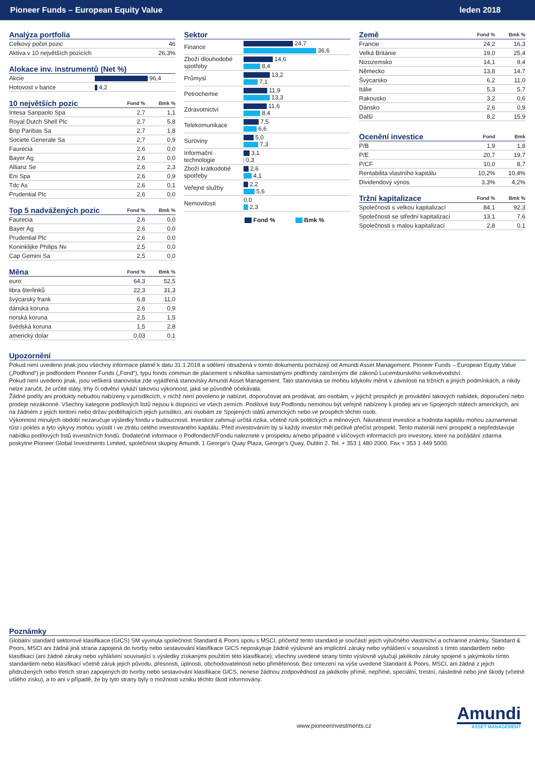Pioneer Funds – European Equity Value leden 2018
| Analýza portfolia | |
| --- | --- |
| Celkový počet pozic | 46 |
| Aktiva v 10 největších pozicích | 26,3% |
| Alokace inv. instrumentů (Net %) | |
| --- | --- |
| Akcie | 96,4 |
| Hotovost v bance | 4,2 |
| 10 největších pozic | Fond % | Bmk % |
| --- | --- | --- |
| Intesa Sanpaolo Spa | 2,7 | 1,1 |
| Royal Dutch Shell Plc | 2,7 | 5,8 |
| Bnp Paribas Sa | 2,7 | 1,8 |
| Societe Generale Sa | 2,7 | 0,9 |
| Faurecia | 2,6 | 0,0 |
| Bayer Ag | 2,6 | 0,0 |
| Allianz Se | 2,6 | 2,3 |
| Eni Spa | 2,6 | 0,9 |
| Tdc As | 2,6 | 0,1 |
| Prudential Plc | 2,6 | 0,0 |
| Top 5 nadvážených pozic | Fond % | Bmk % |
| --- | --- | --- |
| Faurecia | 2,6 | 0,0 |
| Bayer Ag | 2,6 | 0,0 |
| Prudential Plc | 2,6 | 0,0 |
| Koninklijke Philips Nv | 2,5 | 0,0 |
| Cap Gemini Sa | 2,5 | 0,0 |
| Měna | Fond % | Bmk % |
| --- | --- | --- |
| euro | 64,3 | 52,5 |
| libra šterlinků | 22,3 | 31,3 |
| švýcarský frank | 6,8 | 11,0 |
| dánská koruna | 2,6 | 0,9 |
| norská koruna | 2,5 | 1,5 |
| švédská koruna | 1,5 | 2,8 |
| americký dolar | 0,03 | 0,1 |
| Sektor | |
| --- | --- |
| Finance | 24,7 36,6 |
| Zboží dlouhodobé spotřeby | 14,6 8,4 |
| Průmysl | 13,2 7,1 |
| Petrochemie | 11,9 13,3 |
| Zdravotnictví | 11,6 8,4 |
| Telekomunikace | 7,5 6,6 |
| Suroviny | 5,0 7,3 |
| Informační technologie | 3,1 0,3 |
| Zboží krátkodobé spotřeby | 2,6 4,1 |
| Veřejné služby | 2,2 5,6 |
| Nemovitosti | 0,0 2,3 |
Fond % Bmk %
| Země | Fond % | Bmk % |
| --- | --- | --- |
| Francie | 24,2 | 16,3 |
| Velká Británie | 19,0 | 25,4 |
| Nizozemsko | 14,1 | 9,4 |
| Německo | 13,8 | 14,7 |
| Švýcarsko | 6,2 | 11,0 |
| Itálie | 5,3 | 5,7 |
| Rakousko | 3,2 | 0,6 |
| Dánsko | 2,6 | 0,9 |
| Další | 8,2 | 15,9 |
| Ocenění investice | Fond | Bmk |
| --- | --- | --- |
| P/B | 1,9 | 1,8 |
| P/E | 20,7 | 19,7 |
| P/CF | 10,0 | 8,7 |
| Rentabilita vlastního kapitálu | 10,2% | 10,4% |
| Dividendový výnos | 3,3% | 4,2% |
| Tržní kapitalizace | Fond % | Bmk % |
| --- | --- | --- |
| Společnosti s velkou kapitalizací | 84,1 | 92,3 |
| Společnosti se střední kapitalizací | 13,1 | 7,6 |
| Společnosti s malou kapitalizací | 2,8 | 0,1 |
Upozornění
Pokud není uvedeno jinak jsou všechny informace platné k datu 31.1.2018 a sdělení obsažená v tomto dokumentu pocházejí od Amundi Asset Management. Pioneer Funds – European Equity Value („Podfond“) je podfondem Pioneer Funds („Fond“), typu fonds commun de placement s několika samostatnými podfondy založenými dle zákonů Lucemburského velkovévodství.
Pokud není uvedeno jinak, jsou veškerá stanoviska zde vyjádřená stanovisky Amundi Asset Management. Tato stanoviska se mohou kdykoliv měnit v závislosti na tržních a jiných podmínkách, a nikdy nelze zaručit, že určité státy, trhy či odvětví vykáží takovou výkonnost, jaká se původně očekávala.
Žádné podíly ani produkty nebudou nabízeny v jurisdikcích, v nichž není povoleno je nabízet, doporučovat ani prodávat, ani osobám, v jejichž prospěch je provádění takových nabídek, doporučení nebo prodeje nezákonné. Všechny kategorie podílových listů nejsou k dispozici ve všech zemích. Podílové listy Podfondu nemohou být veřejně nabízeny k prodeji ani ve Spojených státech amerických, ani na žádném z jejich teritorií nebo držav podléhajících jejich jurisdikci, ani osobám ze Spojených států amerických nebo ve prospěch těchto osob.
Výkonnost minulých období nezaručuje výsledky fondu v budoucnosti. Investice zahrnují určitá rizika, včetně rizik politických a měnových. Návratnost investice a hodnota kapitálu mohou zaznamenat růst i pokles a tyto výkyvy mohou vyústit i ve ztrátu celého investovaného kapitálu. Před investováním by si každý investor měl pečlivě přečíst prospekt. Tento materiál není prospekt a nepředstavuje nabídku podílových listů investičních fondů. Dodatečné informace o Podfondech/Fondu naleznete v prospektu a/nebo případně v klíčových informacích pro investory, které na požádání zdarma poskytne Pioneer Global Investments Limited, společnost skupiny Amundi, 1 George’s Quay Plaza, George’s Quay, Dublin 2. Tel. + 353 1 480 2000. Fax + 353 1 449 5000.
Poznámky
Globální standard sektorové klasifikace (GICS) SM vyvinula společnost Standard & Poors spolu s MSCI, přičemž tento standard je součástí jejich výlučného vlastnictví a ochranné známky. Standard & Poors, MSCI ani žádná jiná strana zapojená do tvorby nebo sestavování klasifikace GICS neposkytuje žádné výslovné ani implicitní záruky nebo vyhlášení v souvislosti s tímto standardem nebo klasifikací (ani žádné záruky nebo vyhlášení související s výsledky získanými použitím této klasifikace); všechny uvedené strany tímto výslovně vylučují jakékoliv záruky spojené s jakýmkoliv tímto standardem nebo klasifikací včetně záruk jejich původu, přesnosti, úplnosti, obchodovatelnosti nebo přiměřenosti. Bez omezení na výše uvedené Standard & Poors, MSCI, ani žádná z jejich přidružených nebo třetích stran zapojených do tvorby nebo sestavování klasifikace GICS, nenese žádnou zodpovědnost za jakékoliv přímé, nepřímé, speciální, trestní, následné nebo jiné škody (včetně ušlého zisku), a to ani v případě, že by tyto strany byly o možnosti vzniku těchto škod informovány.
www.pioneerinvestments.cz
Amundi
ASSET MANAGEMENT